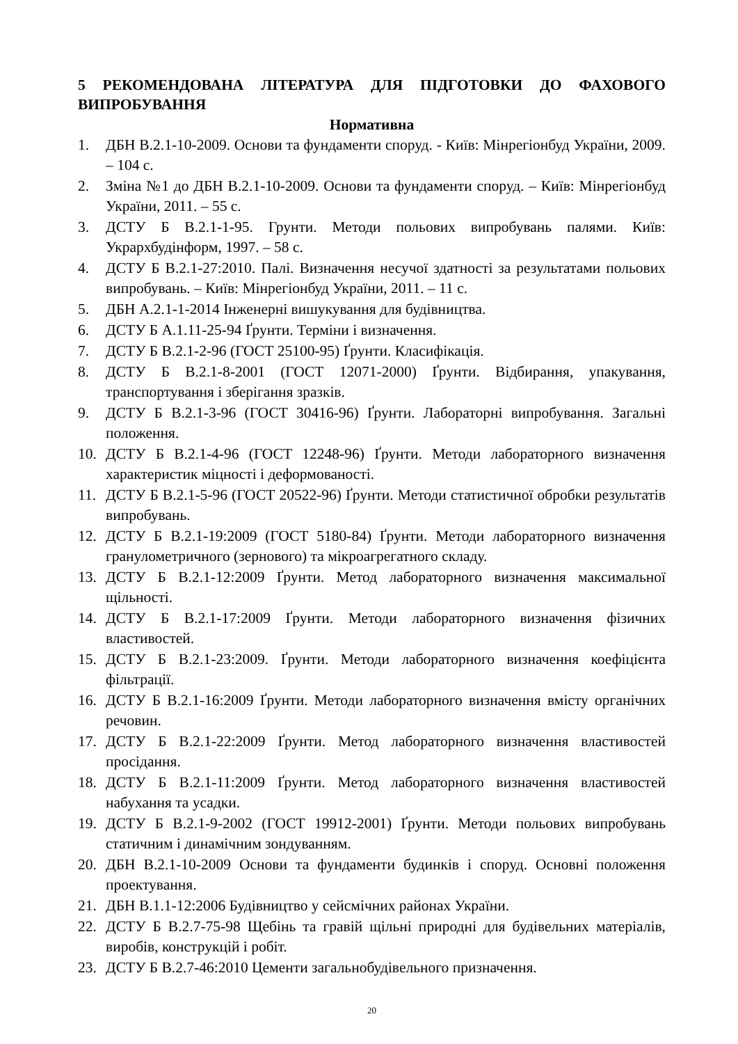5 РЕКОМЕНДОВАНА ЛІТЕРАТУРА ДЛЯ ПІДГОТОВКИ ДО ФАХОВОГО ВИПРОБУВАННЯ
Нормативна
1. ДБН В.2.1-10-2009. Основи та фундаменти споруд. - Київ: Мінрегіонбуд України, 2009. – 104 с.
2. Зміна №1 до ДБН В.2.1-10-2009. Основи та фундаменти споруд. – Київ: Мінрегіонбуд України, 2011. – 55 с.
3. ДСТУ Б В.2.1-1-95. Грунти. Методи польових випробувань палями. Київ: Укрархбудінформ, 1997. – 58 с.
4. ДСТУ Б В.2.1-27:2010. Палі. Визначення несучої здатності за результатами польових випробувань. – Київ: Мінрегіонбуд України, 2011. – 11 с.
5. ДБН А.2.1-1-2014 Інженерні вишукування для будівництва.
6. ДСТУ Б А.1.11-25-94 Ґрунти. Терміни і визначення.
7. ДСТУ Б В.2.1-2-96 (ГОСТ 25100-95) Ґрунти. Класифікація.
8. ДСТУ Б В.2.1-8-2001 (ГОСТ 12071-2000) Ґрунти. Відбирання, упакування, транспортування і зберігання зразків.
9. ДСТУ Б В.2.1-3-96 (ГОСТ 30416-96) Ґрунти. Лабораторні випробування. Загальні положення.
10. ДСТУ Б В.2.1-4-96 (ГОСТ 12248-96) Ґрунти. Методи лабораторного визначення характеристик міцності і деформованості.
11. ДСТУ Б В.2.1-5-96 (ГОСТ 20522-96) Ґрунти. Методи статистичної обробки результатів випробувань.
12. ДСТУ Б В.2.1-19:2009 (ГОСТ 5180-84) Ґрунти. Методи лабораторного визначення гранулометричного (зернового) та мікроагрегатного складу.
13. ДСТУ Б В.2.1-12:2009 Ґрунти. Метод лабораторного визначення максимальної щільності.
14. ДСТУ Б В.2.1-17:2009 Ґрунти. Методи лабораторного визначення фізичних властивостей.
15. ДСТУ Б В.2.1-23:2009. Ґрунти. Методи лабораторного визначення коефіцієнта фільтрації.
16. ДСТУ Б В.2.1-16:2009 Ґрунти. Методи лабораторного визначення вмісту органічних речовин.
17. ДСТУ Б В.2.1-22:2009 Ґрунти. Метод лабораторного визначення властивостей просідання.
18. ДСТУ Б В.2.1-11:2009 Ґрунти. Метод лабораторного визначення властивостей набухання та усадки.
19. ДСТУ Б В.2.1-9-2002 (ГОСТ 19912-2001) Ґрунти. Методи польових випробувань статичним і динамічним зондуванням.
20. ДБН В.2.1-10-2009 Основи та фундаменти будинків і споруд. Основні положення проектування.
21. ДБН В.1.1-12:2006 Будівництво у сейсмічних районах України.
22. ДСТУ Б В.2.7-75-98 Щебінь та гравій щільні природні для будівельних матеріалів, виробів, конструкцій і робіт.
23. ДСТУ Б В.2.7-46:2010 Цементи загальнобудівельного призначення.
20